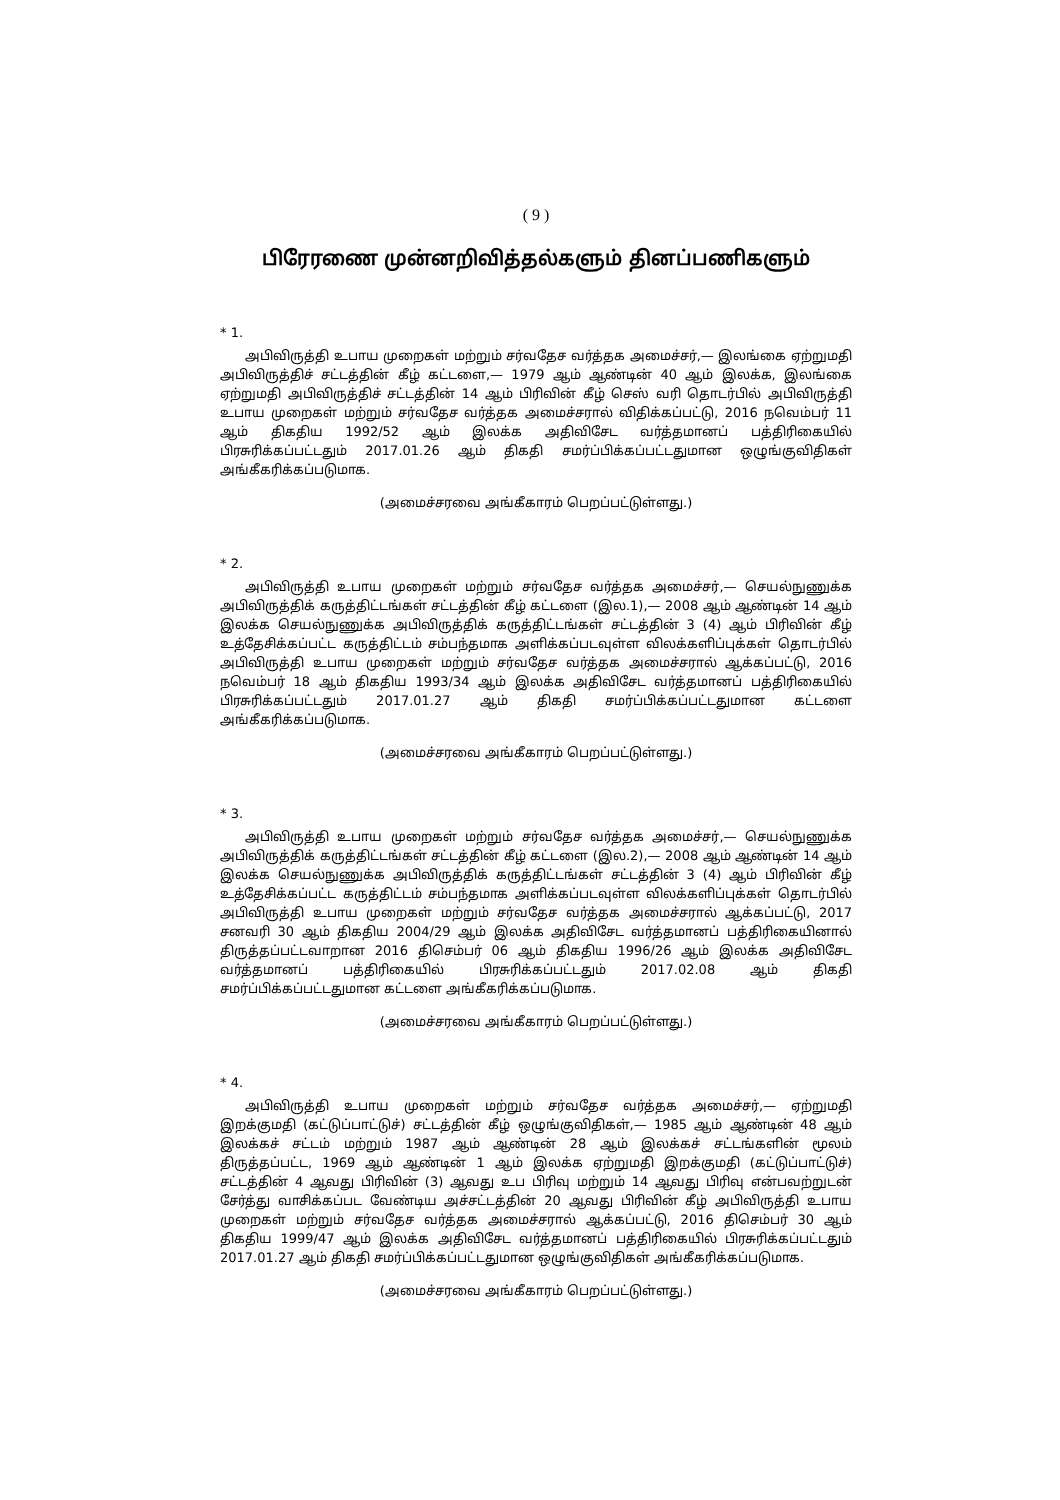( 9 )
பிரேரணை முன்னறிவித்தல்களும் தினப்பணிகளும்
* 1.
அபிவிருத்தி உபாய முறைகள் மற்றும் சர்வதேச வர்த்தக அமைச்சர்,— இலங்கை ஏற்றுமதி அபிவிருத்திச் சட்டத்தின் கீழ் கட்டளை,— 1979 ஆம் ஆண்டின் 40 ஆம் இலக்க, இலங்கை ஏற்றுமதி அபிவிருத்திச் சட்டத்தின் 14 ஆம் பிரிவின் கீழ் செஸ் வரி தொடர்பில் அபிவிருத்தி உபாய முறைகள் மற்றும் சர்வதேச வர்த்தக அமைச்சரால் விதிக்கப்பட்டு, 2016 நவெம்பர் 11 ஆம் திகதிய 1992/52 ஆம் இலக்க அதிவிசேட வர்த்தமானப் பத்திரிகையில் பிரசுரிக்கப்பட்டதும் 2017.01.26 ஆம் திகதி சமர்ப்பிக்கப்பட்டதுமான ஒழுங்குவிதிகள் அங்கீகரிக்கப்படுமாக.
(அமைச்சரவை அங்கீகாரம் பெறப்பட்டுள்ளது.)
* 2.
அபிவிருத்தி உபாய முறைகள் மற்றும் சர்வதேச வர்த்தக அமைச்சர்,— செயல்நுணுக்க அபிவிருத்திக் கருத்திட்டங்கள் சட்டத்தின் கீழ் கட்டளை (இல.1),— 2008 ஆம் ஆண்டின் 14 ஆம் இலக்க செயல்நுணுக்க அபிவிருத்திக் கருத்திட்டங்கள் சட்டத்தின் 3 (4) ஆம் பிரிவின் கீழ் உத்தேசிக்கப்பட்ட கருத்திட்டம் சம்பந்தமாக அளிக்கப்படவுள்ள விலக்களிப்புக்கள் தொடர்பில் அபிவிருத்தி உபாய முறைகள் மற்றும் சர்வதேச வர்த்தக அமைச்சரால் ஆக்கப்பட்டு, 2016 நவெம்பர் 18 ஆம் திகதிய 1993/34 ஆம் இலக்க அதிவிசேட வர்த்தமானப் பத்திரிகையில் பிரசுரிக்கப்பட்டதும் 2017.01.27 ஆம் திகதி சமர்ப்பிக்கப்பட்டதுமான கட்டளை அங்கீகரிக்கப்படுமாக.
(அமைச்சரவை அங்கீகாரம் பெறப்பட்டுள்ளது.)
* 3.
அபிவிருத்தி உபாய முறைகள் மற்றும் சர்வதேச வர்த்தக அமைச்சர்,— செயல்நுணுக்க அபிவிருத்திக் கருத்திட்டங்கள் சட்டத்தின் கீழ் கட்டளை (இல.2),— 2008 ஆம் ஆண்டின் 14 ஆம் இலக்க செயல்நுணுக்க அபிவிருத்திக் கருத்திட்டங்கள் சட்டத்தின் 3 (4) ஆம் பிரிவின் கீழ் உத்தேசிக்கப்பட்ட கருத்திட்டம் சம்பந்தமாக அளிக்கப்படவுள்ள விலக்களிப்புக்கள் தொடர்பில் அபிவிருத்தி உபாய முறைகள் மற்றும் சர்வதேச வர்த்தக அமைச்சரால் ஆக்கப்பட்டு, 2017 சனவரி 30 ஆம் திகதிய 2004/29 ஆம் இலக்க அதிவிசேட வர்த்தமானப் பத்திரிகையினால் திருத்தப்பட்டவாறான 2016 திசெம்பர் 06 ஆம் திகதிய 1996/26 ஆம் இலக்க அதிவிசேட வர்த்தமானப் பத்திரிகையில் பிரசுரிக்கப்பட்டதும் 2017.02.08 ஆம் திகதி சமர்ப்பிக்கப்பட்டதுமான கட்டளை அங்கீகரிக்கப்படுமாக.
(அமைச்சரவை அங்கீகாரம் பெறப்பட்டுள்ளது.)
* 4.
அபிவிருத்தி உபாய முறைகள் மற்றும் சர்வதேச வர்த்தக அமைச்சர்,— ஏற்றுமதி இறக்குமதி (கட்டுப்பாட்டுச்) சட்டத்தின் கீழ் ஒழுங்குவிதிகள்,— 1985 ஆம் ஆண்டின் 48 ஆம் இலக்கச் சட்டம் மற்றும் 1987 ஆம் ஆண்டின் 28 ஆம் இலக்கச் சட்டங்களின் மூலம் திருத்தப்பட்ட, 1969 ஆம் ஆண்டின் 1 ஆம் இலக்க ஏற்றுமதி இறக்குமதி (கட்டுப்பாட்டுச்) சட்டத்தின் 4 ஆவது பிரிவின் (3) ஆவது உப பிரிவு மற்றும் 14 ஆவது பிரிவு என்பவற்றுடன் சேர்த்து வாசிக்கப்பட வேண்டிய அச்சட்டத்தின் 20 ஆவது பிரிவின் கீழ் அபிவிருத்தி உபாய முறைகள் மற்றும் சர்வதேச வர்த்தக அமைச்சரால் ஆக்கப்பட்டு, 2016 திசெம்பர் 30 ஆம் திகதிய 1999/47 ஆம் இலக்க அதிவிசேட வர்த்தமானப் பத்திரிகையில் பிரசுரிக்கப்பட்டதும் 2017.01.27 ஆம் திகதி சமர்ப்பிக்கப்பட்டதுமான ஒழுங்குவிதிகள் அங்கீகரிக்கப்படுமாக.
(அமைச்சரவை அங்கீகாரம் பெறப்பட்டுள்ளது.)